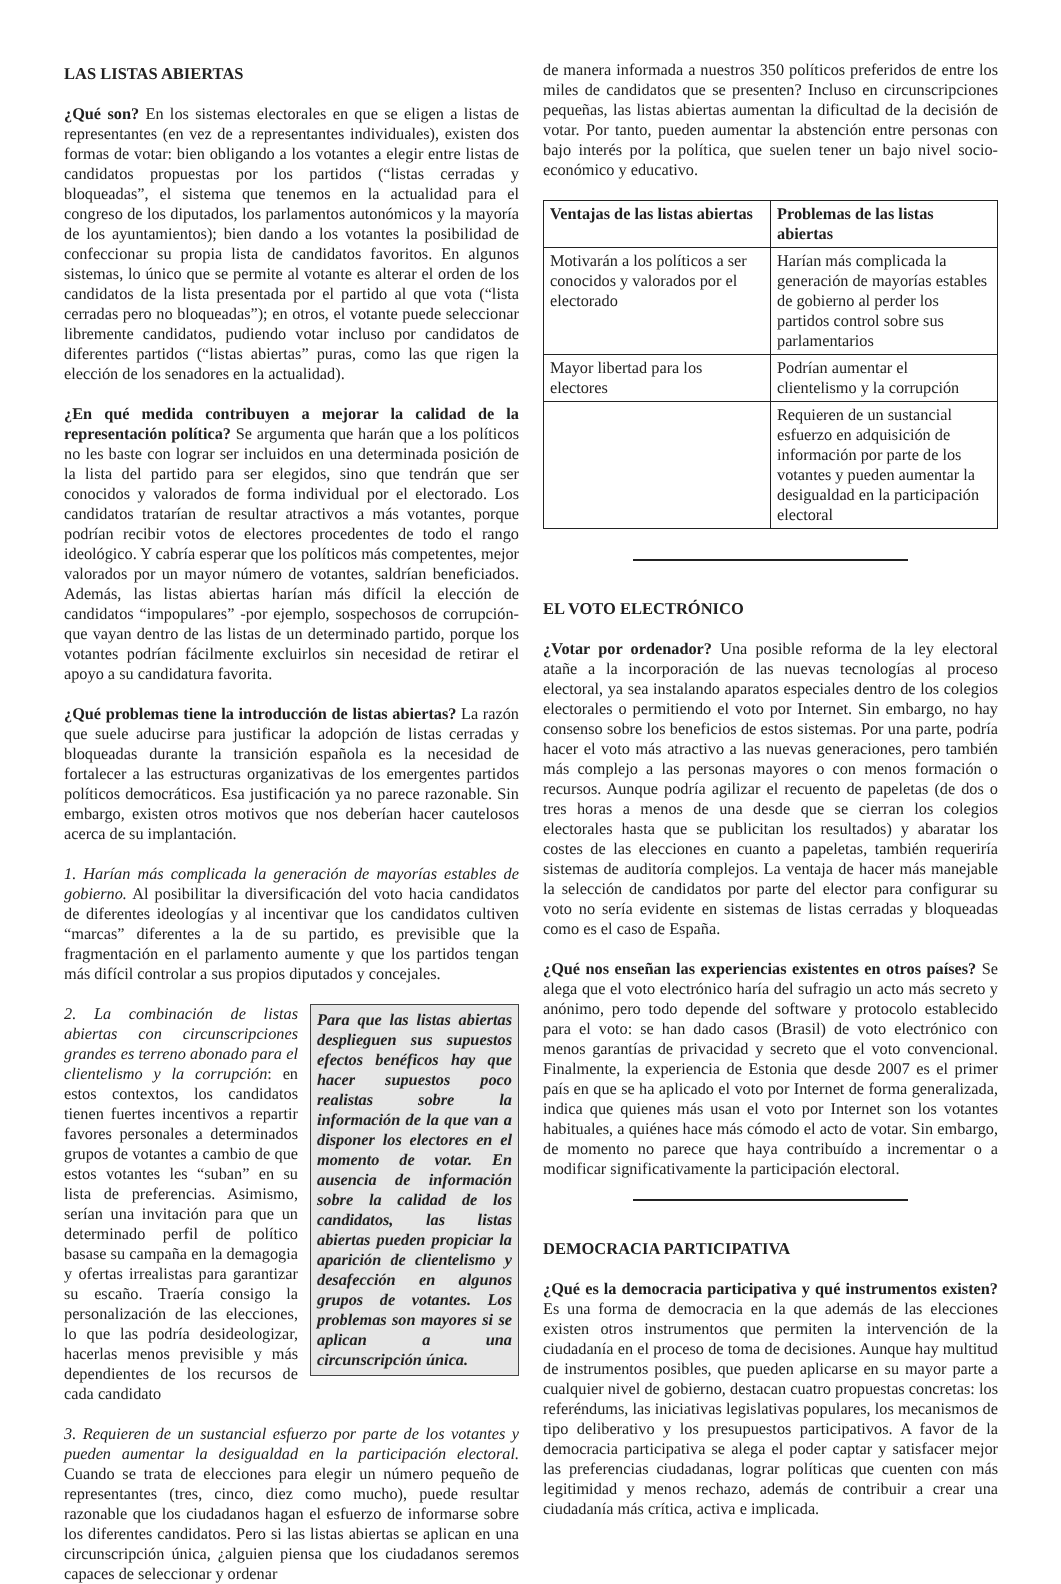LAS LISTAS ABIERTAS
¿Qué son? En los sistemas electorales en que se eligen a listas de representantes (en vez de a representantes individuales), existen dos formas de votar: bien obligando a los votantes a elegir entre listas de candidatos propuestas por los partidos (“listas cerradas y bloqueadas”, el sistema que tenemos en la actualidad para el congreso de los diputados, los parlamentos autonómicos y la mayoría de los ayuntamientos); bien dando a los votantes la posibilidad de confeccionar su propia lista de candidatos favoritos. En algunos sistemas, lo único que se permite al votante es alterar el orden de los candidatos de la lista presentada por el partido al que vota (“lista cerradas pero no bloqueadas”); en otros, el votante puede seleccionar libremente candidatos, pudiendo votar incluso por candidatos de diferentes partidos (“listas abiertas” puras, como las que rigen la elección de los senadores en la actualidad).
¿En qué medida contribuyen a mejorar la calidad de la representación política? Se argumenta que harán que a los políticos no les baste con lograr ser incluidos en una determinada posición de la lista del partido para ser elegidos, sino que tendrán que ser conocidos y valorados de forma individual por el electorado. Los candidatos tratarían de resultar atractivos a más votantes, porque podrían recibir votos de electores procedentes de todo el rango ideológico. Y cabría esperar que los políticos más competentes, mejor valorados por un mayor número de votantes, saldrían beneficiados. Además, las listas abiertas harían más difícil la elección de candidatos “impopulares” -por ejemplo, sospechosos de corrupción- que vayan dentro de las listas de un determinado partido, porque los votantes podrían fácilmente excluirlos sin necesidad de retirar el apoyo a su candidatura favorita.
¿Qué problemas tiene la introducción de listas abiertas? La razón que suele aducirse para justificar la adopción de listas cerradas y bloqueadas durante la transición española es la necesidad de fortalecer a las estructuras organizativas de los emergentes partidos políticos democráticos. Esa justificación ya no parece razonable. Sin embargo, existen otros motivos que nos deberían hacer cautelosos acerca de su implantación.
1. Harían más complicada la generación de mayorías estables de gobierno. Al posibilitar la diversificación del voto hacia candidatos de diferentes ideologías y al incentivar que los candidatos cultiven “marcas” diferentes a la de su partido, es previsible que la fragmentación en el parlamento aumente y que los partidos tengan más difícil controlar a sus propios diputados y concejales.
Para que las listas abiertas desplieguen sus supuestos efectos benéficos hay que hacer supuestos poco realistas sobre la información de la que van a disponer los electores en el momento de votar. En ausencia de información sobre la calidad de los candidatos, las listas abiertas pueden propiciar la aparición de clientelismo y desafección en algunos grupos de votantes. Los problemas son mayores si se aplican a una circunscripción única.
2. La combinación de listas abiertas con circunscripciones grandes es terreno abonado para el clientelismo y la corrupción: en estos contextos, los candidatos tienen fuertes incentivos a repartir favores personales a determinados grupos de votantes a cambio de que estos votantes les “suban” en su lista de preferencias. Asimismo, serían una invitación para que un determinado perfil de político basase su campaña en la demagogia y ofertas irrealistas para garantizar su escaño. Traería consigo la personalización de las elecciones, lo que las podría desideologizar, hacerlas menos previsible y más dependientes de los recursos de cada candidato
3. Requieren de un sustancial esfuerzo por parte de los votantes y pueden aumentar la desigualdad en la participación electoral. Cuando se trata de elecciones para elegir un número pequeño de representantes (tres, cinco, diez como mucho), puede resultar razonable que los ciudadanos hagan el esfuerzo de informarse sobre los diferentes candidatos. Pero si las listas abiertas se aplican en una circunscripción única, ¿alguien piensa que los ciudadanos seremos capaces de seleccionar y ordenar
de manera informada a nuestros 350 políticos preferidos de entre los miles de candidatos que se presenten? Incluso en circunscripciones pequeñas, las listas abiertas aumentan la dificultad de la decisión de votar. Por tanto, pueden aumentar la abstención entre personas con bajo interés por la política, que suelen tener un bajo nivel socio-económico y educativo.
| Ventajas de las listas abiertas | Problemas de las listas abiertas |
| --- | --- |
| Motivarán a los políticos a ser conocidos y valorados por el electorado | Harían más complicada la generación de mayorías estables de gobierno al perder los partidos control sobre sus parlamentarios |
| Mayor libertad para los electores | Podrían aumentar el clientelismo y la corrupción |
| | Requieren de un sustancial esfuerzo en adquisición de información por parte de los votantes y pueden aumentar la desigualdad en la participación electoral |
EL VOTO ELECTRÓNICO
¿Votar por ordenador? Una posible reforma de la ley electoral atañe a la incorporación de las nuevas tecnologías al proceso electoral, ya sea instalando aparatos especiales dentro de los colegios electorales o permitiendo el voto por Internet. Sin embargo, no hay consenso sobre los beneficios de estos sistemas. Por una parte, podría hacer el voto más atractivo a las nuevas generaciones, pero también más complejo a las personas mayores o con menos formación o recursos. Aunque podría agilizar el recuento de papeletas (de dos o tres horas a menos de una desde que se cierran los colegios electorales hasta que se publicitan los resultados) y abaratar los costes de las elecciones en cuanto a papeletas, también requeriría sistemas de auditoría complejos. La ventaja de hacer más manejable la selección de candidatos por parte del elector para configurar su voto no sería evidente en sistemas de listas cerradas y bloqueadas como es el caso de España.
¿Qué nos enseñan las experiencias existentes en otros países? Se alega que el voto electrónico haría del sufragio un acto más secreto y anónimo, pero todo depende del software y protocolo establecido para el voto: se han dado casos (Brasil) de voto electrónico con menos garantías de privacidad y secreto que el voto convencional. Finalmente, la experiencia de Estonia que desde 2007 es el primer país en que se ha aplicado el voto por Internet de forma generalizada, indica que quienes más usan el voto por Internet son los votantes habituales, a quiénes hace más cómodo el acto de votar. Sin embargo, de momento no parece que haya contribuído a incrementar o a modificar significativamente la participación electoral.
DEMOCRACIA PARTICIPATIVA
¿Qué es la democracia participativa y qué instrumentos existen? Es una forma de democracia en la que además de las elecciones existen otros instrumentos que permiten la intervención de la ciudadanía en el proceso de toma de decisiones. Aunque hay multitud de instrumentos posibles, que pueden aplicarse en su mayor parte a cualquier nivel de gobierno, destacan cuatro propuestas concretas: los referéndums, las iniciativas legislativas populares, los mecanismos de tipo deliberativo y los presupuestos participativos. A favor de la democracia participativa se alega el poder captar y satisfacer mejor las preferencias ciudadanas, lograr políticas que cuenten con más legitimidad y menos rechazo, además de contribuir a crear una ciudadanía más crítica, activa e implicada.